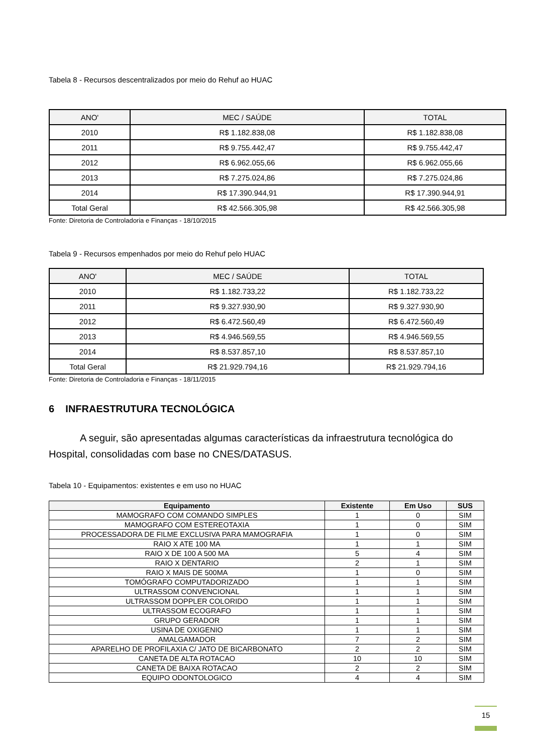Tabela 8 - Recursos descentralizados por meio do Rehuf ao HUAC
| ANO' | MEC / SAÚDE | TOTAL |
| 2010 | R$ 1.182.838,08 | R$ 1.182.838,08 |
| 2011 | R$ 9.755.442,47 | R$ 9.755.442,47 |
| 2012 | R$ 6.962.055,66 | R$ 6.962.055,66 |
| 2013 | R$ 7.275.024,86 | R$ 7.275.024,86 |
| 2014 | R$ 17.390.944,91 | R$ 17.390.944,91 |
| Total Geral | R$ 42.566.305,98 | R$ 42.566.305,98 |
Fonte: Diretoria de Controladoria e Finanças - 18/10/2015
Tabela 9 - Recursos empenhados por meio do Rehuf pelo HUAC
| ANO' | MEC / SAÚDE | TOTAL |
| 2010 | R$ 1.182.733,22 | R$ 1.182.733,22 |
| 2011 | R$ 9.327.930,90 | R$ 9.327.930,90 |
| 2012 | R$ 6.472.560,49 | R$ 6.472.560,49 |
| 2013 | R$ 4.946.569,55 | R$ 4.946.569,55 |
| 2014 | R$ 8.537.857,10 | R$ 8.537.857,10 |
| Total Geral | R$ 21.929.794,16 | R$ 21.929.794,16 |
Fonte: Diretoria de Controladoria e Finanças - 18/11/2015
6 INFRAESTRUTURA TECNOLÓGICA
A seguir, são apresentadas algumas características da infraestrutura tecnológica do Hospital, consolidadas com base no CNES/DATASUS.
Tabela 10 - Equipamentos: existentes e em uso no HUAC
| Equipamento | Existente | Em Uso | SUS |
| --- | --- | --- | --- |
| MAMOGRAFO COM COMANDO SIMPLES | 1 | 0 | SIM |
| MAMOGRAFO COM ESTEREOTAXIA | 1 | 0 | SIM |
| PROCESSADORA DE FILME EXCLUSIVA PARA MAMOGRAFIA | 1 | 0 | SIM |
| RAIO X ATE 100 MA | 1 | 1 | SIM |
| RAIO X DE 100 A 500 MA | 5 | 4 | SIM |
| RAIO X DENTARIO | 2 | 1 | SIM |
| RAIO X MAIS DE 500MA | 1 | 0 | SIM |
| TOMÓGRAFO COMPUTADORIZADO | 1 | 1 | SIM |
| ULTRASSOM CONVENCIONAL | 1 | 1 | SIM |
| ULTRASSOM DOPPLER COLORIDO | 1 | 1 | SIM |
| ULTRASSOM ECOGRAFO | 1 | 1 | SIM |
| GRUPO GERADOR | 1 | 1 | SIM |
| USINA DE OXIGENIO | 1 | 1 | SIM |
| AMALGAMADOR | 7 | 2 | SIM |
| APARELHO DE PROFILAXIA C/ JATO DE BICARBONATO | 2 | 2 | SIM |
| CANETA DE ALTA ROTACAO | 10 | 10 | SIM |
| CANETA DE BAIXA ROTACAO | 2 | 2 | SIM |
| EQUIPO ODONTOLOGICO | 4 | 4 | SIM |
15